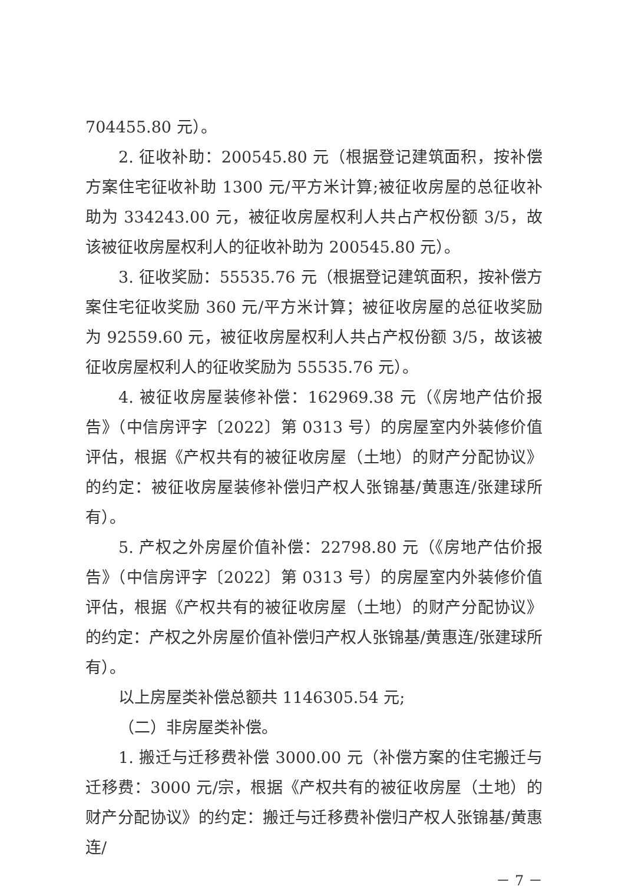704455.80 元）。
2. 征收补助：200545.80 元（根据登记建筑面积，按补偿方案住宅征收补助 1300 元/平方米计算;被征收房屋的总征收补助为 334243.00 元，被征收房屋权利人共占产权份额 3/5，故该被征收房屋权利人的征收补助为 200545.80 元）。
3. 征收奖励：55535.76 元（根据登记建筑面积，按补偿方案住宅征收奖励 360 元/平方米计算；被征收房屋的总征收奖励为 92559.60 元，被征收房屋权利人共占产权份额 3/5，故该被征收房屋权利人的征收奖励为 55535.76 元）。
4. 被征收房屋装修补偿：162969.38 元（《房地产估价报告》（中信房评字〔2022〕第 0313 号）的房屋室内外装修价值评估，根据《产权共有的被征收房屋（土地）的财产分配协议》的约定：被征收房屋装修补偿归产权人张锦基/黄惠连/张建球所有）。
5. 产权之外房屋价值补偿：22798.80 元（《房地产估价报告》（中信房评字〔2022〕第 0313 号）的房屋室内外装修价值评估，根据《产权共有的被征收房屋（土地）的财产分配协议》的约定：产权之外房屋价值补偿归产权人张锦基/黄惠连/张建球所有）。
以上房屋类补偿总额共 1146305.54 元;
（二）非房屋类补偿。
1. 搬迁与迁移费补偿 3000.00 元（补偿方案的住宅搬迁与迁移费：3000 元/宗，根据《产权共有的被征收房屋（土地）的财产分配协议》的约定：搬迁与迁移费补偿归产权人张锦基/黄惠连/
－ 7 －